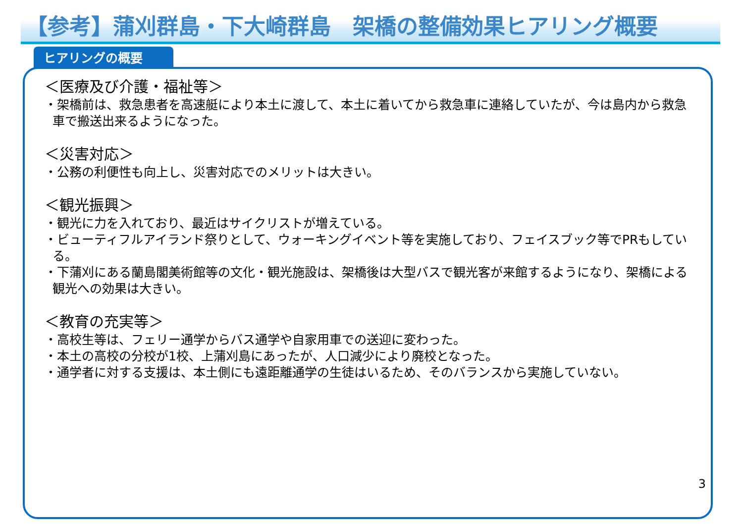【参考】蒲刈群島・下大崎群島　架橋の整備効果ヒアリング概要
ヒアリングの概要
＜医療及び介護・福祉等＞
・架橋前は、救急患者を高速艇により本土に渡して、本土に着いてから救急車に連絡していたが、今は島内から救急車で搬送出来るようになった。
＜災害対応＞
・公務の利便性も向上し、災害対応でのメリットは大きい。
＜観光振興＞
・観光に力を入れており、最近はサイクリストが増えている。
・ビューティフルアイランド祭りとして、ウォーキングイベント等を実施しており、フェイスブック等でPRもしている。
・下蒲刈にある蘭島閣美術館等の文化・観光施設は、架橋後は大型バスで観光客が来館するようになり、架橋による観光への効果は大きい。
＜教育の充実等＞
・高校生等は、フェリー通学からバス通学や自家用車での送迎に変わった。
・本土の高校の分校が1校、上蒲刈島にあったが、人口減少により廃校となった。
・通学者に対する支援は、本土側にも遠距離通学の生徒はいるため、そのバランスから実施していない。
3